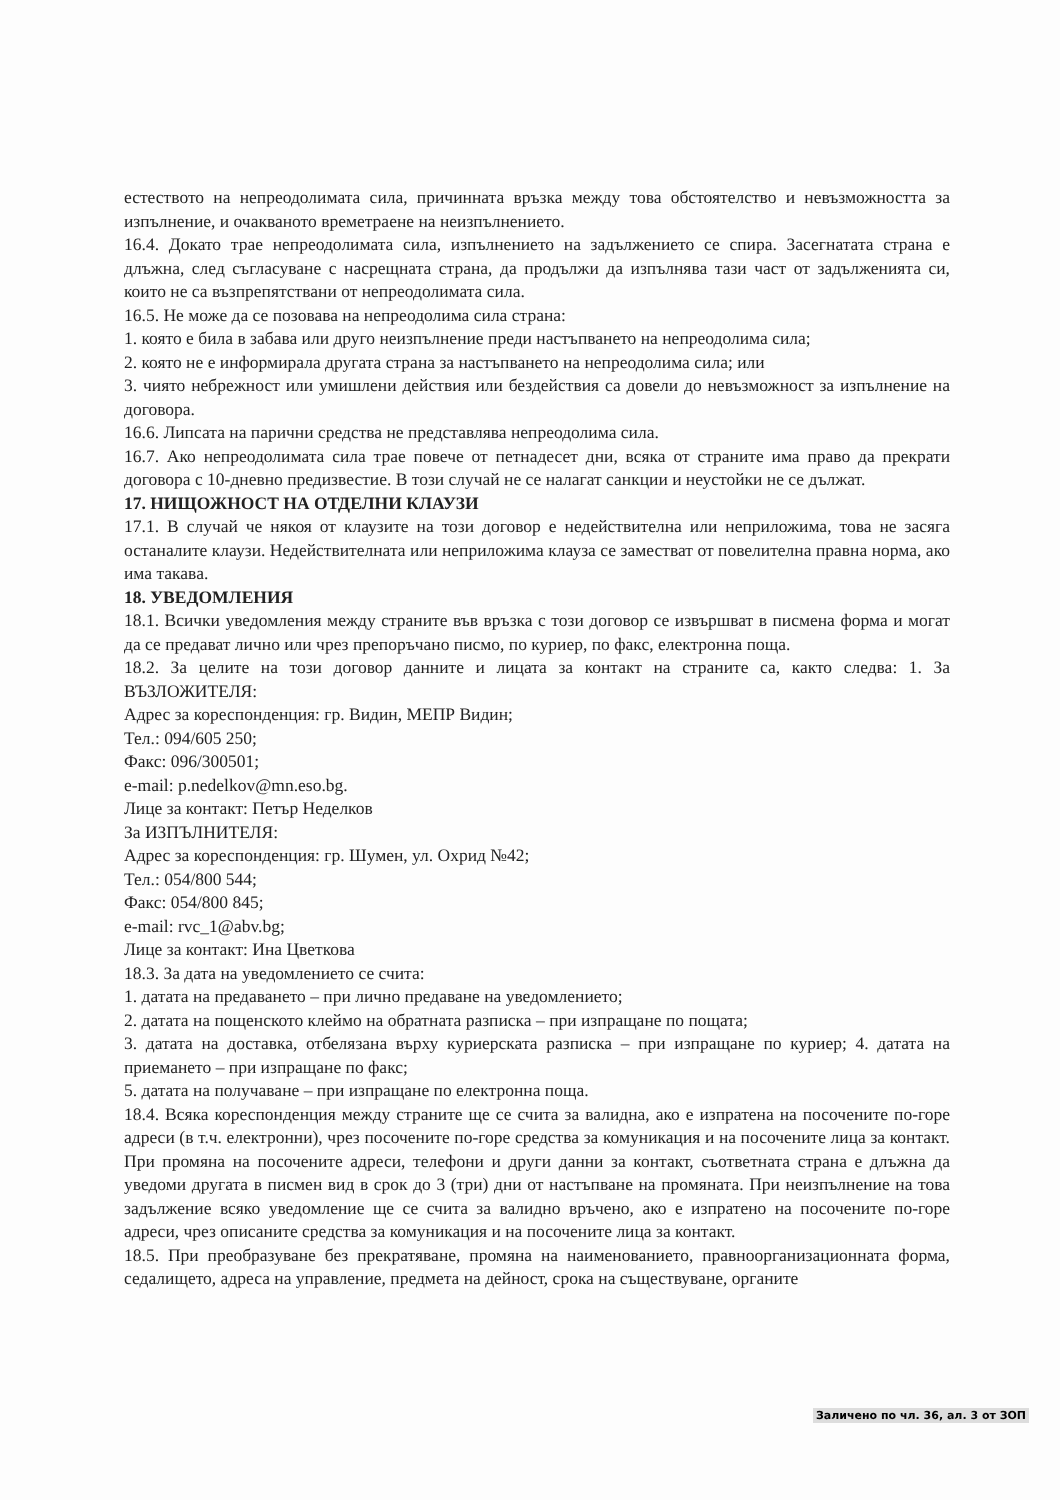естеството на непреодолимата сила, причинната връзка между това обстоятелство и невъзможността за изпълнение, и очакваното времетраене на неизпълнението.
16.4. Докато трае непреодолимата сила, изпълнението на задължението се спира. Засегнатата страна е длъжна, след съгласуване с насрещната страна, да продължи да изпълнява тази част от задълженията си, които не са възпрепятствани от непреодолимата сила.
16.5. Не може да се позовава на непреодолима сила страна:
1. която е била в забава или друго неизпълнение преди настъпването на непреодолима сила;
2. която не е информирала другата страна за настъпването на непреодолима сила; или
3. чиято небрежност или умишлени действия или бездействия са довели до невъзможност за изпълнение на договора.
16.6. Липсата на парични средства не представлява непреодолима сила.
16.7. Ако непреодолимата сила трае повече от петнадесет дни, всяка от страните има право да прекрати договора с 10-дневно предизвестие. В този случай не се налагат санкции и неустойки не се дължат.
17. НИЩОЖНОСТ НА ОТДЕЛНИ КЛАУЗИ
17.1. В случай че някоя от клаузите на този договор е недействителна или неприложима, това не засяга останалите клаузи. Недействителната или неприложима клауза се заместват от повелителна правна норма, ако има такава.
18. УВЕДОМЛЕНИЯ
18.1. Всички уведомления между страните във връзка с този договор се извършват в писмена форма и могат да се предават лично или чрез препоръчано писмо, по куриер, по факс, електронна поща.
18.2. За целите на този договор данните и лицата за контакт на страните са, както следва: 1. За ВЪЗЛОЖИТЕЛЯ:
Адрес за кореспонденция: гр. Видин, МЕПР Видин;
Тел.: 094/605 250;
Факс: 096/300501;
e-mail: p.nedelkov@mn.eso.bg.
Лице за контакт: Петър Неделков
За ИЗПЪЛНИТЕЛЯ:
Адрес за кореспонденция: гр. Шумен, ул. Охрид №42;
Тел.: 054/800 544;
Факс: 054/800 845;
e-mail: rvc_1@abv.bg;
Лице за контакт: Ина Цветкова
18.3. За дата на уведомлението се счита:
1. датата на предаването – при лично предаване на уведомлението;
2. датата на пощенското клеймо на обратната разписка – при изпращане по пощата;
3. датата на доставка, отбелязана върху куриерската разписка – при изпращане по куриер; 4. датата на приемането – при изпращане по факс;
5. датата на получаване – при изпращане по електронна поща.
18.4. Всяка кореспонденция между страните ще се счита за валидна, ако е изпратена на посочените по-горе адреси (в т.ч. електронни), чрез посочените по-горе средства за комуникация и на посочените лица за контакт. При промяна на посочените адреси, телефони и други данни за контакт, съответната страна е длъжна да уведоми другата в писмен вид в срок до 3 (три) дни от настъпване на промяната. При неизпълнение на това задължение всяко уведомление ще се счита за валидно връчено, ако е изпратено на посочените по-горе адреси, чрез описаните средства за комуникация и на посочените лица за контакт.
18.5. При преобразуване без прекратяване, промяна на наименованието, правноорганизационната форма, седалището, адреса на управление, предмета на дейност, срока на съществуване, органите
Заличено по чл. 36, ал. 3 от ЗОП